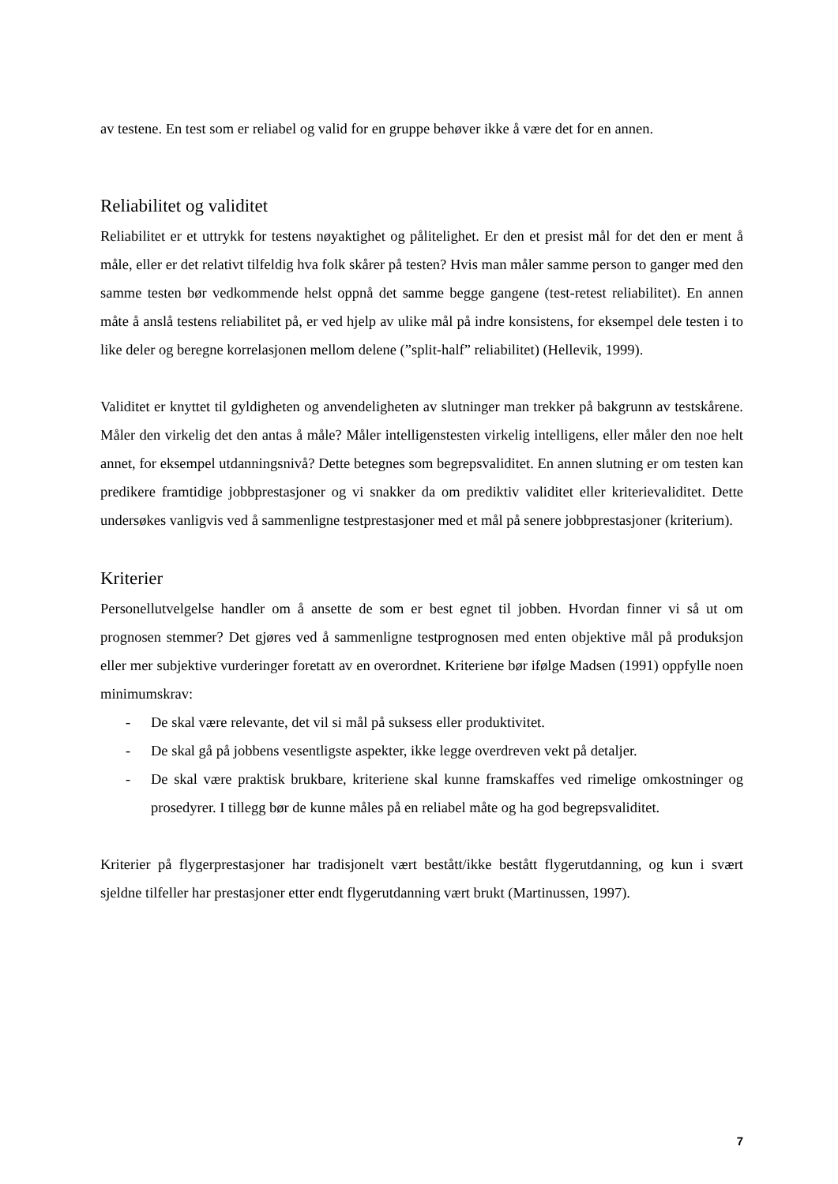av testene. En test som er reliabel og valid for en gruppe behøver ikke å være det for en annen.
Reliabilitet og validitet
Reliabilitet er et uttrykk for testens nøyaktighet og pålitelighet. Er den et presist mål for det den er ment å måle, eller er det relativt tilfeldig hva folk skårer på testen? Hvis man måler samme person to ganger med den samme testen bør vedkommende helst oppnå det samme begge gangene (test-retest reliabilitet). En annen måte å anslå testens reliabilitet på, er ved hjelp av ulike mål på indre konsistens, for eksempel dele testen i to like deler og beregne korrelasjonen mellom delene (”split-half” reliabilitet) (Hellevik, 1999).
Validitet er knyttet til gyldigheten og anvendeligheten av slutninger man trekker på bakgrunn av testskårene. Måler den virkelig det den antas å måle? Måler intelligenstesten virkelig intelligens, eller måler den noe helt annet, for eksempel utdanningsnivå? Dette betegnes som begrepsvaliditet. En annen slutning er om testen kan predikere framtidige jobbprestasjoner og vi snakker da om prediktiv validitet eller kriterievaliditet. Dette undersøkes vanligvis ved å sammenligne testprestasjoner med et mål på senere jobbprestasjoner (kriterium).
Kriterier
Personellutvelgelse handler om å ansette de som er best egnet til jobben. Hvordan finner vi så ut om prognosen stemmer? Det gjøres ved å sammenligne testprognosen med enten objektive mål på produksjon eller mer subjektive vurderinger foretatt av en overordnet. Kriteriene bør ifølge Madsen (1991) oppfylle noen minimumskrav:
- De skal være relevante, det vil si mål på suksess eller produktivitet.
- De skal gå på jobbens vesentligste aspekter, ikke legge overdreven vekt på detaljer.
- De skal være praktisk brukbare, kriteriene skal kunne framskaffes ved rimelige omkostninger og prosedyrer. I tillegg bør de kunne måles på en reliabel måte og ha god begrepsvaliditet.
Kriterier på flygerprestasjoner har tradisjonelt vært bestått/ikke bestått flygerutdanning, og kun i svært sjeldne tilfeller har prestasjoner etter endt flygerutdanning vært brukt (Martinussen, 1997).
7